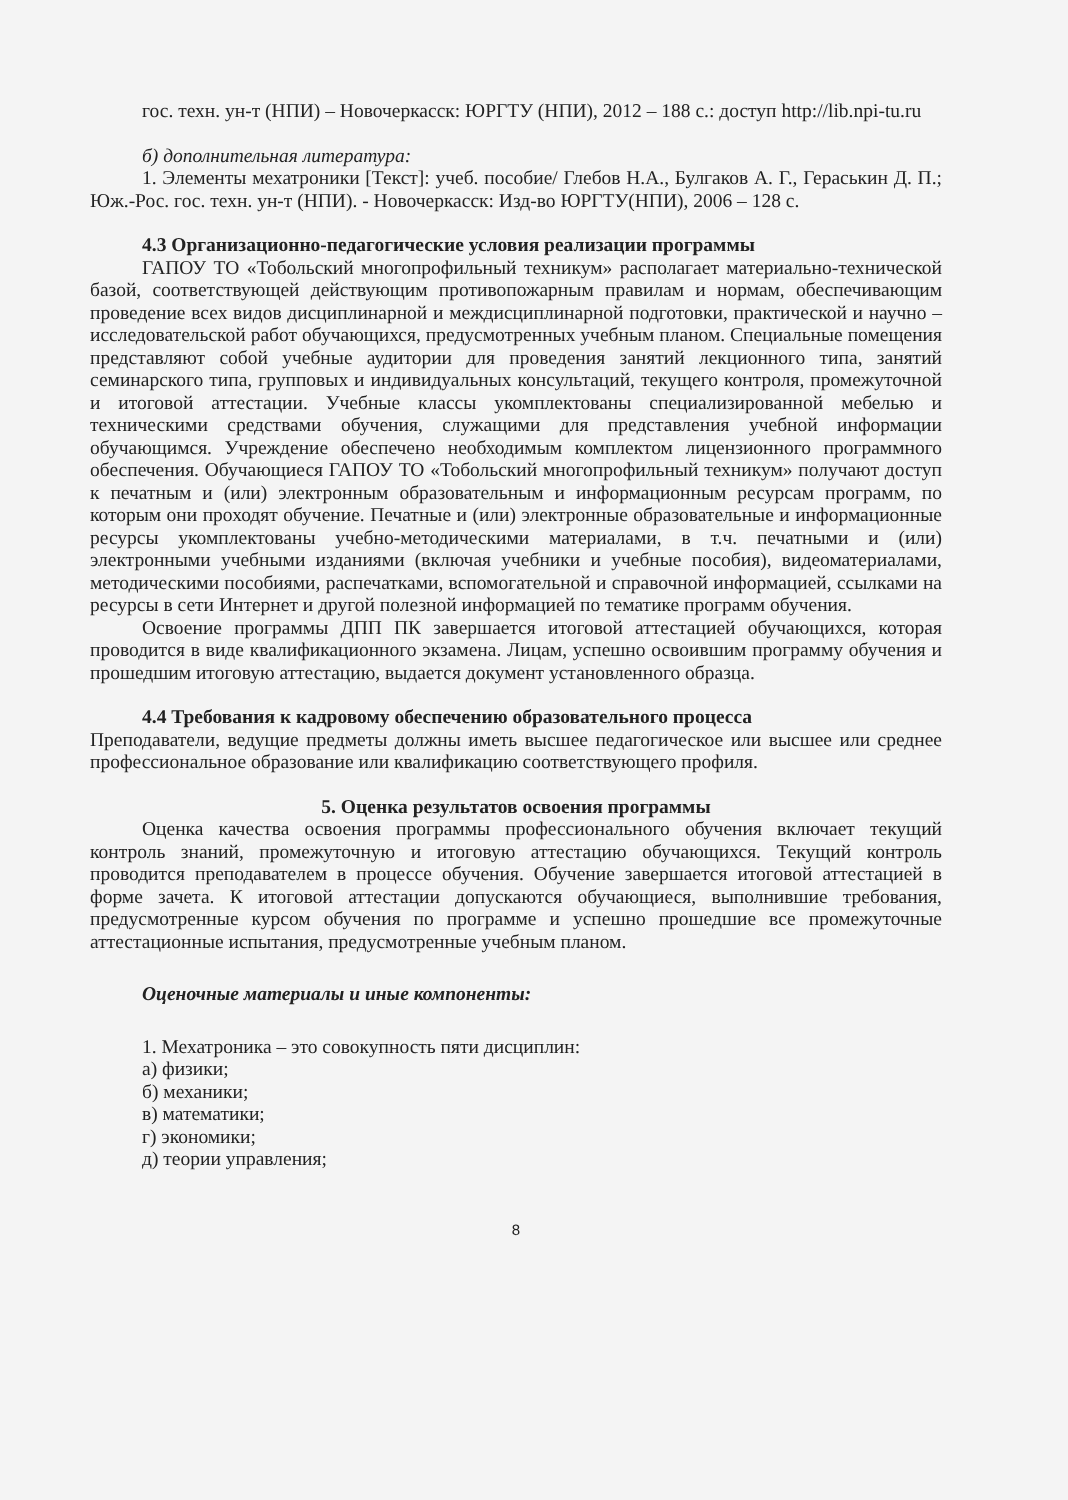гос. техн. ун-т (НПИ) – Новочеркасск: ЮРГТУ (НПИ), 2012 – 188 с.: доступ http://lib.npi-tu.ru
б) дополнительная литература:
1. Элементы мехатроники [Текст]: учеб. пособие/ Глебов Н.А., Булгаков А. Г., Гераськин Д. П.; Юж.-Рос. гос. техн. ун-т (НПИ). - Новочеркасск: Изд-во ЮРГТУ(НПИ), 2006 – 128 с.
4.3 Организационно-педагогические условия реализации программы
ГАПОУ ТО «Тобольский многопрофильный техникум» располагает материально-технической базой, соответствующей действующим противопожарным правилам и нормам, обеспечивающим проведение всех видов дисциплинарной и междисциплинарной подготовки, практической и научно – исследовательской работ обучающихся, предусмотренных учебным планом. Специальные помещения представляют собой учебные аудитории для проведения занятий лекционного типа, занятий семинарского типа, групповых и индивидуальных консультаций, текущего контроля, промежуточной и итоговой аттестации. Учебные классы укомплектованы специализированной мебелью и техническими средствами обучения, служащими для представления учебной информации обучающимся. Учреждение обеспечено необходимым комплектом лицензионного программного обеспечения. Обучающиеся ГАПОУ ТО «Тобольский многопрофильный техникум» получают доступ к печатным и (или) электронным образовательным и информационным ресурсам программ, по которым они проходят обучение. Печатные и (или) электронные образовательные и информационные ресурсы укомплектованы учебно-методическими материалами, в т.ч. печатными и (или) электронными учебными изданиями (включая учебники и учебные пособия), видеоматериалами, методическими пособиями, распечатками, вспомогательной и справочной информацией, ссылками на ресурсы в сети Интернет и другой полезной информацией по тематике программ обучения.
Освоение программы ДПП ПК завершается итоговой аттестацией обучающихся, которая проводится в виде квалификационного экзамена. Лицам, успешно освоившим программу обучения и прошедшим итоговую аттестацию, выдается документ установленного образца.
4.4 Требования к кадровому обеспечению образовательного процесса
Преподаватели, ведущие предметы должны иметь высшее педагогическое или высшее или среднее профессиональное образование или квалификацию соответствующего профиля.
5. Оценка результатов освоения программы
Оценка качества освоения программы профессионального обучения включает текущий контроль знаний, промежуточную и итоговую аттестацию обучающихся. Текущий контроль проводится преподавателем в процессе обучения. Обучение завершается итоговой аттестацией в форме зачета. К итоговой аттестации допускаются обучающиеся, выполнившие требования, предусмотренные курсом обучения по программе и успешно прошедшие все промежуточные аттестационные испытания, предусмотренные учебным планом.
Оценочные материалы и иные компоненты:
1. Мехатроника – это совокупность пяти дисциплин:
а) физики;
б) механики;
в) математики;
г) экономики;
д) теории управления;
8